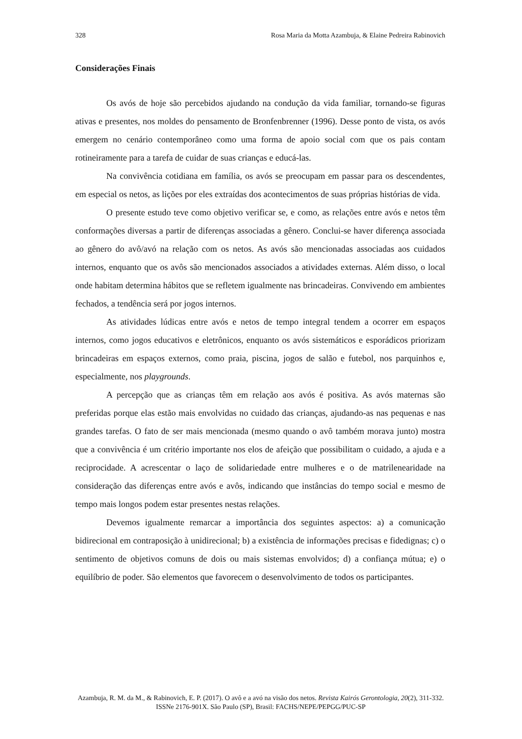328 Rosa Maria da Motta Azambuja, & Elaine Pedreira Rabinovich
Considerações Finais
Os avós de hoje são percebidos ajudando na condução da vida familiar, tornando-se figuras ativas e presentes, nos moldes do pensamento de Bronfenbrenner (1996). Desse ponto de vista, os avós emergem no cenário contemporâneo como uma forma de apoio social com que os pais contam rotineiramente para a tarefa de cuidar de suas crianças e educá-las.
Na convivência cotidiana em família, os avós se preocupam em passar para os descendentes, em especial os netos, as lições por eles extraídas dos acontecimentos de suas próprias histórias de vida.
O presente estudo teve como objetivo verificar se, e como, as relações entre avós e netos têm conformações diversas a partir de diferenças associadas a gênero. Conclui-se haver diferença associada ao gênero do avô/avó na relação com os netos. As avós são mencionadas associadas aos cuidados internos, enquanto que os avôs são mencionados associados a atividades externas. Além disso, o local onde habitam determina hábitos que se refletem igualmente nas brincadeiras. Convivendo em ambientes fechados, a tendência será por jogos internos.
As atividades lúdicas entre avós e netos de tempo integral tendem a ocorrer em espaços internos, como jogos educativos e eletrônicos, enquanto os avós sistemáticos e esporádicos priorizam brincadeiras em espaços externos, como praia, piscina, jogos de salão e futebol, nos parquinhos e, especialmente, nos playgrounds.
A percepção que as crianças têm em relação aos avós é positiva. As avós maternas são preferidas porque elas estão mais envolvidas no cuidado das crianças, ajudando-as nas pequenas e nas grandes tarefas. O fato de ser mais mencionada (mesmo quando o avô também morava junto) mostra que a convivência é um critério importante nos elos de afeição que possibilitam o cuidado, a ajuda e a reciprocidade. A acrescentar o laço de solidariedade entre mulheres e o de matrilenearidade na consideração das diferenças entre avós e avôs, indicando que instâncias do tempo social e mesmo de tempo mais longos podem estar presentes nestas relações.
Devemos igualmente remarcar a importância dos seguintes aspectos: a) a comunicação bidirecional em contraposição à unidirecional; b) a existência de informações precisas e fidedignas; c) o sentimento de objetivos comuns de dois ou mais sistemas envolvidos; d) a confiança mútua; e) o equilíbrio de poder. São elementos que favorecem o desenvolvimento de todos os participantes.
Azambuja, R. M. da M., & Rabinovich, E. P. (2017). O avô e a avó na visão dos netos. Revista Kairós Gerontologia, 20(2), 311-332. ISSNe 2176-901X. São Paulo (SP), Brasil: FACHS/NEPE/PEPGG/PUC-SP